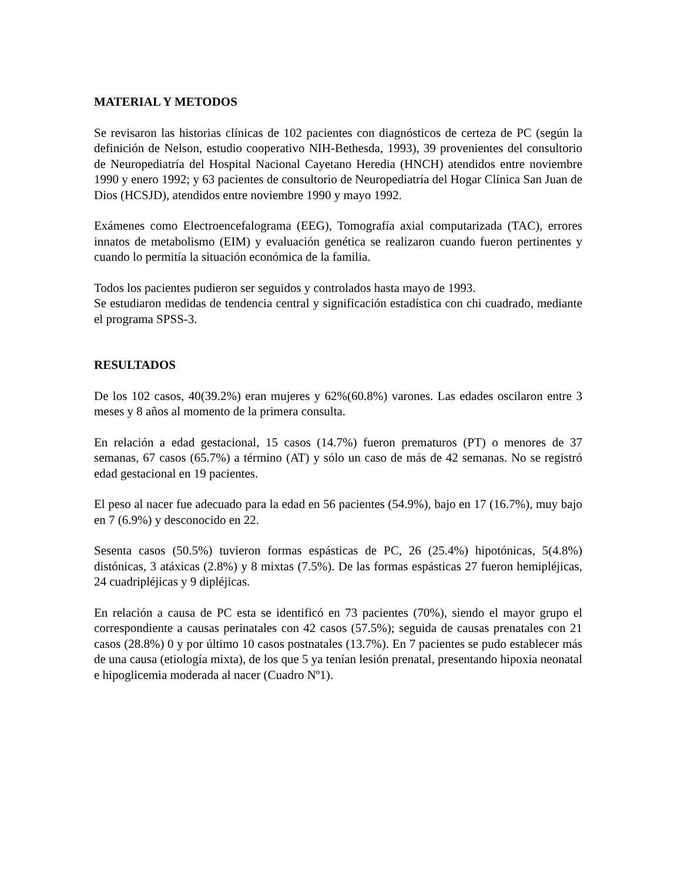MATERIAL Y METODOS
Se revisaron las historias clínicas de 102 pacientes con diagnósticos de certeza de PC (según la definición de Nelson, estudio cooperativo NIH-Bethesda, 1993), 39 provenientes del consultorio de Neuropediatría del Hospital Nacional Cayetano Heredia (HNCH) atendidos entre noviembre 1990 y enero 1992; y 63 pacientes de consultorio de Neuropediatría del Hogar Clínica San Juan de Dios (HCSJD), atendidos entre noviembre 1990 y mayo 1992.
Exámenes como Electroencefalograma (EEG), Tomografía axial computarizada (TAC), errores innatos de metabolismo (EIM) y evaluación genética se realizaron cuando fueron pertinentes y cuando lo permitía la situación económica de la familia.
Todos los pacientes pudieron ser seguidos y controlados hasta mayo de 1993.
Se estudiaron medidas de tendencia central y significación estadística con chi cuadrado, mediante el programa SPSS-3.
RESULTADOS
De los 102 casos, 40(39.2%) eran mujeres y 62%(60.8%) varones. Las edades oscilaron entre 3 meses y 8 años al momento de la primera consulta.
En relación a edad gestacional, 15 casos (14.7%) fueron prematuros (PT) o menores de 37 semanas, 67 casos (65.7%) a término (AT) y sólo un caso de más de 42 semanas. No se registró edad gestacional en 19 pacientes.
El peso al nacer fue adecuado para la edad en 56 pacientes (54.9%), bajo en 17 (16.7%), muy bajo en 7 (6.9%) y desconocido en 22.
Sesenta casos (50.5%) tuvieron formas espásticas de PC, 26 (25.4%) hipotónicas, 5(4.8%) distónicas, 3 atáxicas (2.8%) y 8 mixtas (7.5%). De las formas espásticas 27 fueron hemipléjicas, 24 cuadripléjicas y 9 dipléjicas.
En relación a causa de PC esta se identificó en 73 pacientes (70%), siendo el mayor grupo el correspondiente a causas perinatales con 42 casos (57.5%); seguida de causas prenatales con 21 casos (28.8%) 0 y por último 10 casos postnatales (13.7%). En 7 pacientes se pudo establecer más de una causa (etiología mixta), de los que 5 ya tenían lesión prenatal, presentando hipoxia neonatal e hipoglicemia moderada al nacer (Cuadro Nº1).